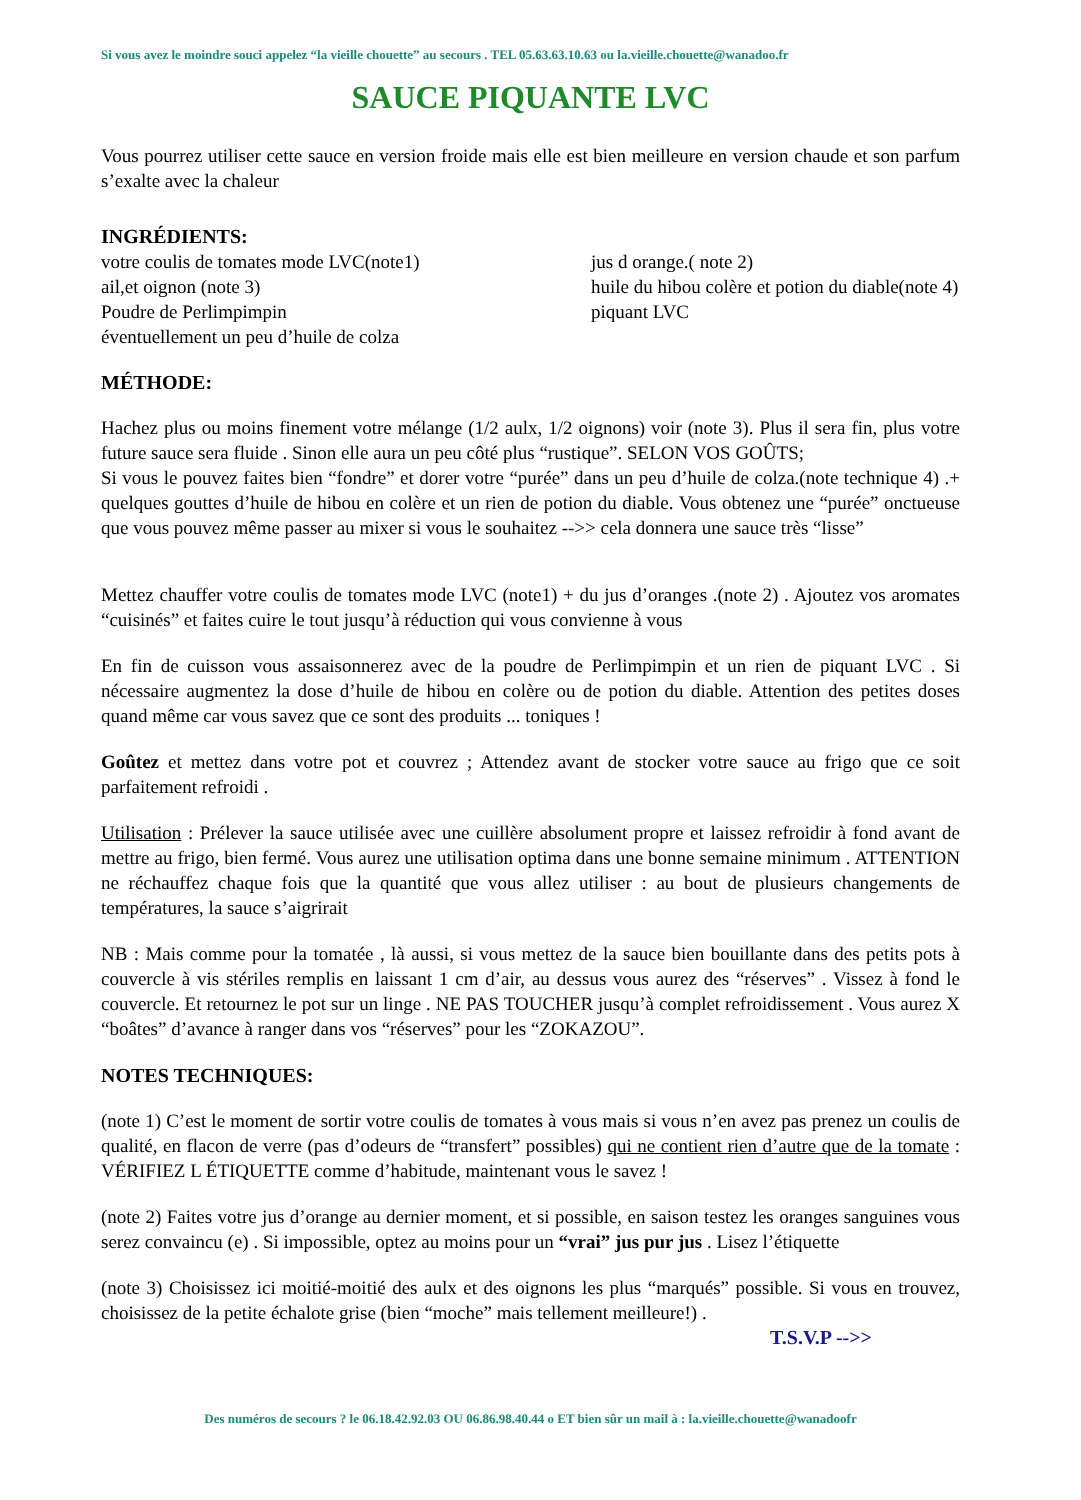Si vous avez le moindre souci appelez “la vieille chouette” au secours . TEL 05.63.63.10.63 ou la.vieille.chouette@wanadoo.fr
SAUCE PIQUANTE LVC
Vous pourrez utiliser cette sauce en version froide mais elle est bien meilleure en version chaude et son parfum s’exalte avec la chaleur
INGRÉDIENTS:
votre coulis de tomates mode LVC(note1)
ail,et oignon (note 3)
Poudre de Perlimpimpin
éventuellement un peu d’huile de colza
jus d orange.( note 2)
huile du hibou colère et potion du diable(note 4)
piquant LVC
MÉTHODE:
Hachez plus ou moins finement votre mélange (1/2 aulx, 1/2 oignons) voir (note 3). Plus il sera fin, plus votre future sauce sera fluide . Sinon elle aura un peu côté plus “rustique”. SELON VOS GOÛTS;
Si vous le pouvez faites bien “fondre” et dorer votre “purée” dans un peu d’huile de colza.(note technique 4) .+ quelques gouttes d’huile de hibou en colère et un rien de potion du diable. Vous obtenez une “purée” onctueuse que vous pouvez même passer au mixer si vous le souhaitez -->> cela donnera une sauce très “lisse”
Mettez chauffer votre coulis de tomates mode LVC (note1) + du jus d’oranges .(note 2) . Ajoutez vos aromates “cuisinés” et faites cuire le tout jusqu’à réduction qui vous convienne à vous
En fin de cuisson vous assaisonnerez avec de la poudre de Perlimpimpin et un rien de piquant LVC . Si nécessaire augmentez la dose d’huile de hibou en colère ou de potion du diable. Attention des petites doses quand même car vous savez que ce sont des produits ... toniques !
Goûtez et mettez dans votre pot et couvrez ; Attendez avant de stocker votre sauce au frigo que ce soit parfaitement refroidi .
Utilisation : Prélever la sauce utilisée avec une cuillère absolument propre et laissez refroidir à fond avant de mettre au frigo, bien fermé. Vous aurez une utilisation optima dans une bonne semaine minimum . ATTENTION ne réchauffez chaque fois que la quantité que vous allez utiliser : au bout de plusieurs changements de températures, la sauce s’aigrirait
NB : Mais comme pour la tomatée , là aussi, si vous mettez de la sauce bien bouillante dans des petits pots à couvercle à vis stériles remplis en laissant 1 cm d’air, au dessus vous aurez des “réserves” . Vissez à fond le couvercle. Et retournez le pot sur un linge . NE PAS TOUCHER jusqu’à complet refroidissement . Vous aurez X “boâtes” d’avance à ranger dans vos “réserves” pour les “ZOKAZOU”.
NOTES TECHNIQUES:
(note 1) C’est le moment de sortir votre coulis de tomates à vous mais si vous n’en avez pas prenez un coulis de qualité, en flacon de verre (pas d’odeurs de “transfert” possibles) qui ne contient rien d’autre que de la tomate : VÉRIFIEZ L ÉTIQUETTE comme d’habitude, maintenant vous le savez !
(note 2) Faites votre jus d’orange au dernier moment, et si possible, en saison testez les oranges sanguines vous serez convaincu (e) . Si impossible, optez au moins pour un “vrai” jus pur jus . Lisez l’étiquette
(note 3) Choisissez ici moitié-moitié des aulx et des oignons les plus “marqués” possible. Si vous en trouvez, choisissez de la petite échalote grise (bien “moche” mais tellement meilleure!) .
T.S.V.P -->>
Des numéros de secours ? le 06.18.42.92.03 OU 06.86.98.40.44 o ET bien sûr un mail à : la.vieille.chouette@wanadoofr